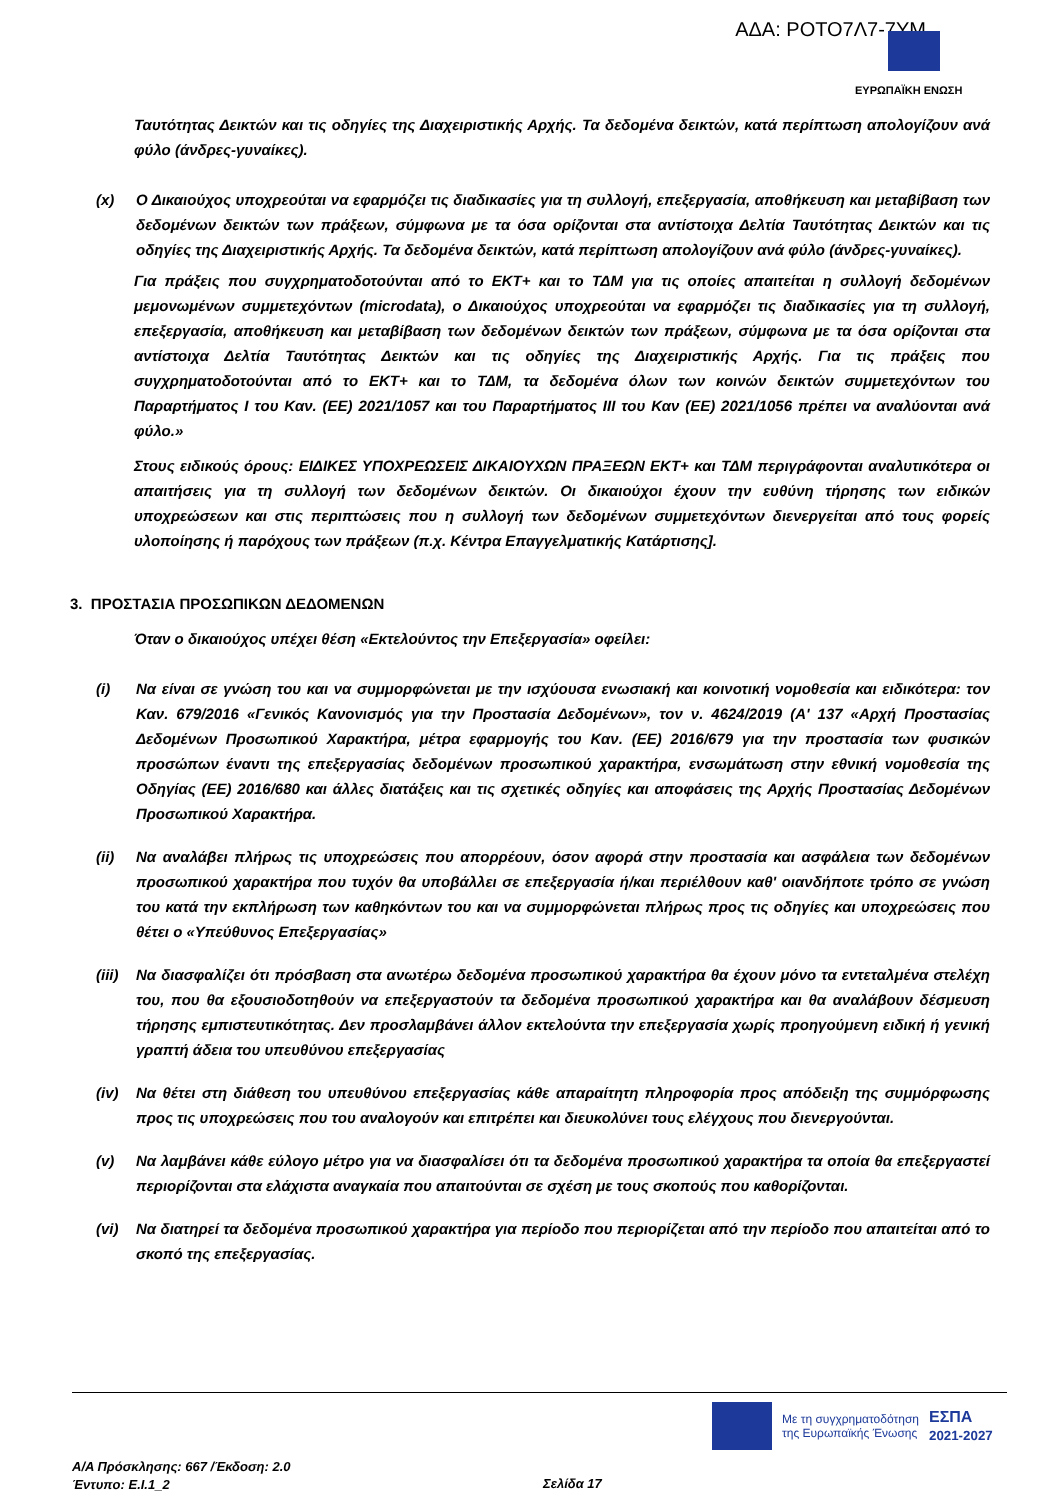ΑΔΑ: ΡΟΤΟ7Λ7-7ΥΜ
ΕΥΡΩΠΑΪΚΗ ΕΝΩΣΗ
Ταυτότητας Δεικτών και τις οδηγίες της Διαχειριστικής Αρχής. Τα δεδομένα δεικτών, κατά περίπτωση απολογίζουν ανά φύλο (άνδρες-γυναίκες).
(x) Ο Δικαιούχος υποχρεούται να εφαρμόζει τις διαδικασίες για τη συλλογή, επεξεργασία, αποθήκευση και μεταβίβαση των δεδομένων δεικτών των πράξεων, σύμφωνα με τα όσα ορίζονται στα αντίστοιχα Δελτία Ταυτότητας Δεικτών και τις οδηγίες της Διαχειριστικής Αρχής. Τα δεδομένα δεικτών, κατά περίπτωση απολογίζουν ανά φύλο (άνδρες-γυναίκες).
Για πράξεις που συγχρηματοδοτούνται από το ΕΚΤ+ και το ΤΔΜ για τις οποίες απαιτείται η συλλογή δεδομένων μεμονωμένων συμμετεχόντων (microdata), ο Δικαιούχος υποχρεούται να εφαρμόζει τις διαδικασίες για τη συλλογή, επεξεργασία, αποθήκευση και μεταβίβαση των δεδομένων δεικτών των πράξεων, σύμφωνα με τα όσα ορίζονται στα αντίστοιχα Δελτία Ταυτότητας Δεικτών και τις οδηγίες της Διαχειριστικής Αρχής. Για τις πράξεις που συγχρηματοδοτούνται από το ΕΚΤ+ και το ΤΔΜ, τα δεδομένα όλων των κοινών δεικτών συμμετεχόντων του Παραρτήματος Ι του Καν. (ΕΕ) 2021/1057 και του Παραρτήματος ΙΙΙ του Καν (ΕΕ) 2021/1056 πρέπει να αναλύονται ανά φύλο.»
Στους ειδικούς όρους: ΕΙΔΙΚΕΣ ΥΠΟΧΡΕΩΣΕΙΣ ΔΙΚΑΙΟΥΧΩΝ ΠΡΑΞΕΩΝ ΕΚΤ+ και ΤΔΜ περιγράφονται αναλυτικότερα οι απαιτήσεις για τη συλλογή των δεδομένων δεικτών. Οι δικαιούχοι έχουν την ευθύνη τήρησης των ειδικών υποχρεώσεων και στις περιπτώσεις που η συλλογή των δεδομένων συμμετεχόντων διενεργείται από τους φορείς υλοποίησης ή παρόχους των πράξεων (π.χ. Κέντρα Επαγγελματικής Κατάρτισης].
3. ΠΡΟΣΤΑΣΙΑ ΠΡΟΣΩΠΙΚΩΝ ΔΕΔΟΜΕΝΩΝ
Όταν ο δικαιούχος υπέχει θέση «Εκτελούντος την Επεξεργασία» οφείλει:
(i) Να είναι σε γνώση του και να συμμορφώνεται με την ισχύουσα ενωσιακή και κοινοτική νομοθεσία και ειδικότερα: τον Καν. 679/2016 «Γενικός Κανονισμός για την Προστασία Δεδομένων», τον ν. 4624/2019 (Α' 137 «Αρχή Προστασίας Δεδομένων Προσωπικού Χαρακτήρα, μέτρα εφαρμογής του Καν. (ΕΕ) 2016/679 για την προστασία των φυσικών προσώπων έναντι της επεξεργασίας δεδομένων προσωπικού χαρακτήρα, ενσωμάτωση στην εθνική νομοθεσία της Οδηγίας (ΕΕ) 2016/680 και άλλες διατάξεις και τις σχετικές οδηγίες και αποφάσεις της Αρχής Προστασίας Δεδομένων Προσωπικού Χαρακτήρα.
(ii) Να αναλάβει πλήρως τις υποχρεώσεις που απορρέουν, όσον αφορά στην προστασία και ασφάλεια των δεδομένων προσωπικού χαρακτήρα που τυχόν θα υποβάλλει σε επεξεργασία ή/και περιέλθουν καθ' οιανδήποτε τρόπο σε γνώση του κατά την εκπλήρωση των καθηκόντων του και να συμμορφώνεται πλήρως προς τις οδηγίες και υποχρεώσεις που θέτει ο «Υπεύθυνος Επεξεργασίας»
(iii)
Να διασφαλίζει ότι πρόσβαση στα ανωτέρω δεδομένα προσωπικού χαρακτήρα θα έχουν μόνο τα εντεταλμένα στελέχη του, που θα εξουσιοδοτηθούν να επεξεργαστούν τα δεδομένα προσωπικού χαρακτήρα και θα αναλάβουν δέσμευση τήρησης εμπιστευτικότητας. Δεν προσλαμβάνει άλλον εκτελούντα την επεξεργασία χωρίς προηγούμενη ειδική ή γενική γραπτή άδεια του υπευθύνου επεξεργασίας
(iv) Να θέτει στη διάθεση του υπευθύνου επεξεργασίας κάθε απαραίτητη πληροφορία προς απόδειξη της συμμόρφωσης προς τις υποχρεώσεις που του αναλογούν και επιτρέπει και διευκολύνει τους ελέγχους που διενεργούνται.
(v) Να λαμβάνει κάθε εύλογο μέτρο για να διασφαλίσει ότι τα δεδομένα προσωπικού χαρακτήρα τα οποία θα επεξεργαστεί περιορίζονται στα ελάχιστα αναγκαία που απαιτούνται σε σχέση με τους σκοπούς που καθορίζονται.
(vi) Να διατηρεί τα δεδομένα προσωπικού χαρακτήρα για περίοδο που περιορίζεται από την περίοδο που απαιτείται από το σκοπό της επεξεργασίας.
Με τη συγχρηματοδότηση
της Ευρωπαϊκής Ένωσης ΕΣΠΑ
2021-2027
Α/Α Πρόσκλησης: 667 /Έκδοση: 2.0
Έντυπο: Ε.Ι.1_2
Σελίδα 17